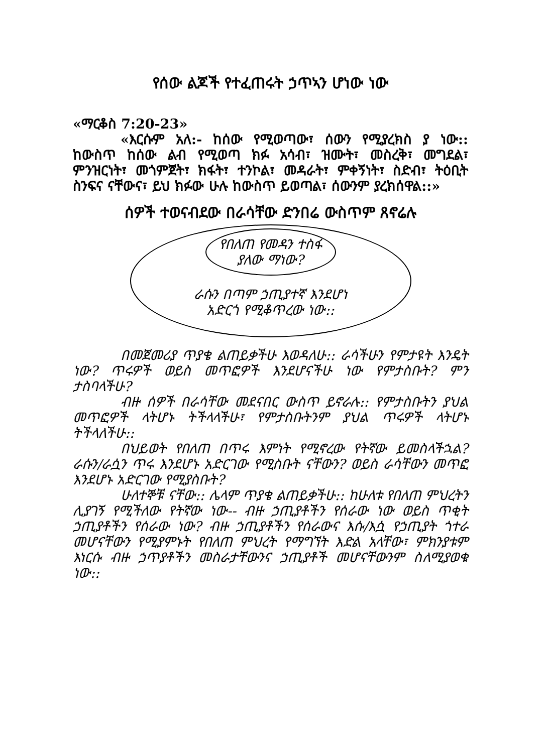የሰው ልጆች የተፈጠሩት ኃጥኣን ሆነው ነው
«ማርቆስ 7:20-23»
«እርሱም አለ:- ከሰው የሚወጣው፣ ሰውን የሚያረክስ ያ ነው:: ከውስጥ ከሰው ልብ የሚወጣ ክፉ አሳብ፣ ዝሙት፣ መስረቅ፣ መግደል፣ ምንዝርነት፣ መጎምጀት፣ ክፋት፣ ተንኮል፣ መዳራት፣ ምቀኝነት፣ ስድብ፣ ትዕቢት ስንፍና ናቸውና፣ ይህ ክፉው ሁሉ ከውስጥ ይወጣል፣ ሰውንም ያረክሰዋል::»
ሰዎች ተወናብደው በራሳቸው ድንበሬ ውስጥም ጸኖሬሉ
የበለጠ የመዳን ተስፋ
ያለው ማነው?
ራሱን በጣም ኃጢያተኛ እንደሆነ
አድርጎ የሚቆጥረው ነው::
በመጀመሪያ ጥያቄ ልጠይቃችሁ እወዳለሁ:: ራሳችሁን የምታዩት እንዴት ነው? ጥሩዎች ወይስ መጥፎዎች እንደሆናችሁ ነው የምታስቡት? ምን ታስባላችሁ?
ብዙ ሰዎች በራሳቸው መደናበር ውስጥ ይኖራሉ:: የምታስቡትን ያህል መጥፎዎች ላትሆኑ ትችላላችሁ፣ የምታስቡትንም ያህል ጥሩዎች ላትሆኑ ትችላለችሁ::
በህይወት የበለጠ በጥሩ እምነት የሚኖረው የትኛው ይመስላችኋል? ራሱን/ራሷን ጥሩ እንደሆኑ አድርገው የሚስቡት ናቸውን? ወይስ ራሳቸውን መጥፎ እንደሆኑ አድርገው የሚያስቡት?
ሁለተኞቹ ናቸው:: ሌላም ጥያቄ ልጠይቃችሁ:: ከሁለቱ የበለጠ ምህረትን ሊያገኝ የሚችለው የትኛው ነው-- ብዙ ኃጢያቶችን የሰራው ነው ወይስ ጥቂት ኃጢያቶችን የሰራው ነው? ብዙ ኃጢያቶችን የሰራውና እሱ/እሷ የኃጢያት ጎተራ መሆናቸውን የሚያምኑት የበለጠ ምህረት የማግኘት እድል አላቸው፣ ምክንያቱም እነርሱ ብዙ ኃጥያቶችን መስራታቸውንና ኃጢያቶች መሆናቸውንም ስለሚያወቁ ነው::